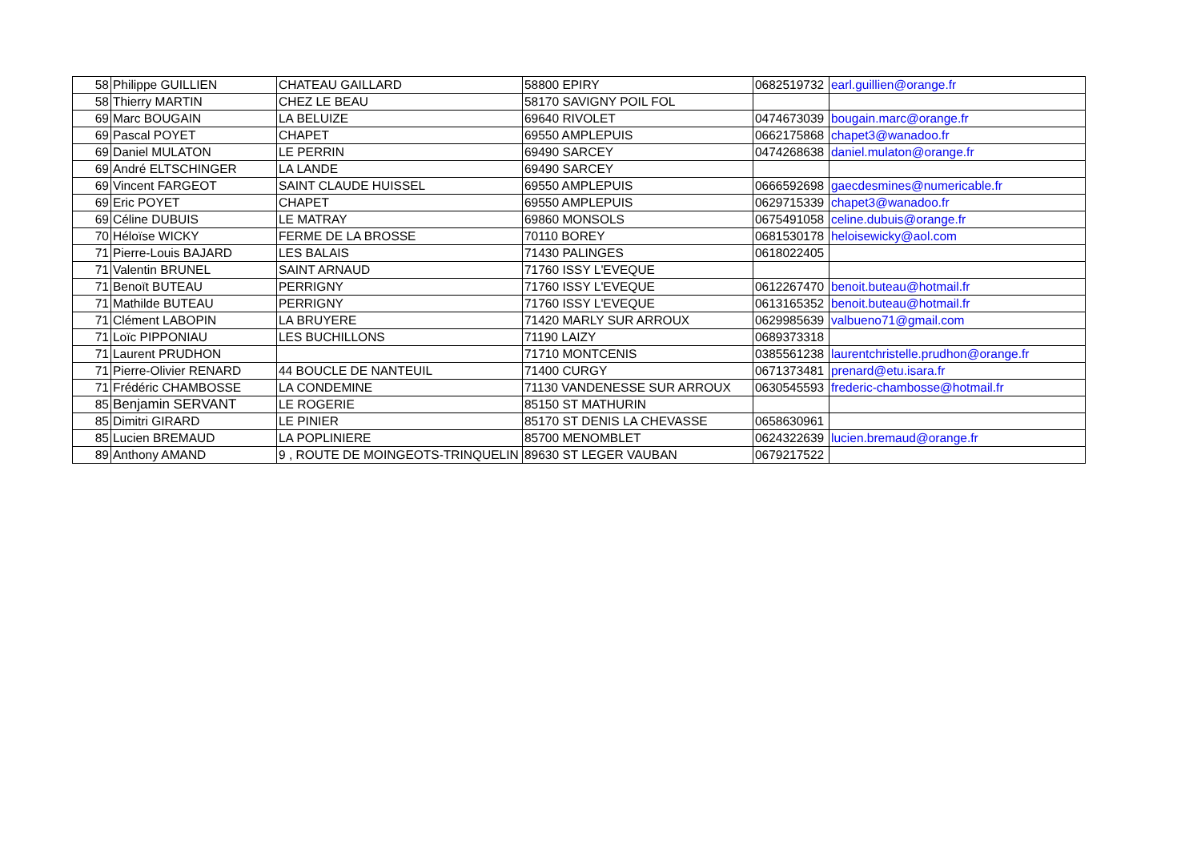| 58 | Philippe GUILLIEN | CHATEAU GAILLARD | 58800 EPIRY | 0682519732 | earl.guillien@orange.fr |
| 58 | Thierry MARTIN | CHEZ LE BEAU | 58170 SAVIGNY POIL FOL | | |
| 69 | Marc BOUGAIN | LA BELUIZE | 69640 RIVOLET | 0474673039 | bougain.marc@orange.fr |
| 69 | Pascal POYET | CHAPET | 69550 AMPLEPUIS | 0662175868 | chapet3@wanadoo.fr |
| 69 | Daniel MULATON | LE PERRIN | 69490 SARCEY | 0474268638 | daniel.mulaton@orange.fr |
| 69 | André ELTSCHINGER | LA LANDE | 69490 SARCEY | | |
| 69 | Vincent FARGEOT | SAINT CLAUDE HUISSEL | 69550 AMPLEPUIS | 0666592698 | gaecdesmines@numericable.fr |
| 69 | Eric POYET | CHAPET | 69550 AMPLEPUIS | 0629715339 | chapet3@wanadoo.fr |
| 69 | Céline DUBUIS | LE MATRAY | 69860 MONSOLS | 0675491058 | celine.dubuis@orange.fr |
| 70 | Héloïse WICKY | FERME DE LA BROSSE | 70110 BOREY | 0681530178 | heloisewicky@aol.com |
| 71 | Pierre-Louis BAJARD | LES BALAIS | 71430 PALINGES | 0618022405 | |
| 71 | Valentin BRUNEL | SAINT ARNAUD | 71760 ISSY L'EVEQUE | | |
| 71 | Benoït BUTEAU | PERRIGNY | 71760 ISSY L'EVEQUE | 0612267470 | benoit.buteau@hotmail.fr |
| 71 | Mathilde BUTEAU | PERRIGNY | 71760 ISSY L'EVEQUE | 0613165352 | benoit.buteau@hotmail.fr |
| 71 | Clément LABOPIN | LA BRUYERE | 71420 MARLY SUR ARROUX | 0629985639 | valbueno71@gmail.com |
| 71 | Loïc PIPPONIAU | LES BUCHILLONS | 71190 LAIZY | 0689373318 | |
| 71 | Laurent PRUDHON | | 71710 MONTCENIS | 0385561238 | laurentchristelle.prudhon@orange.fr |
| 71 | Pierre-Olivier RENARD | 44 BOUCLE DE NANTEUIL | 71400 CURGY | 0671373481 | prenard@etu.isara.fr |
| 71 | Frédéric CHAMBOSSE | LA CONDEMINE | 71130 VANDENESSE SUR ARROUX | 0630545593 | frederic-chambosse@hotmail.fr |
| 85 | Benjamin SERVANT | LE ROGERIE | 85150 ST MATHURIN | | |
| 85 | Dimitri GIRARD | LE PINIER | 85170 ST DENIS LA CHEVASSE | 0658630961 | |
| 85 | Lucien BREMAUD | LA POPLINIERE | 85700 MENOMBLET | 0624322639 | lucien.bremaud@orange.fr |
| 89 | Anthony AMAND | 9 , ROUTE DE MOINGEOTS-TRINQUELIN | 89630 ST LEGER VAUBAN | 0679217522 | |